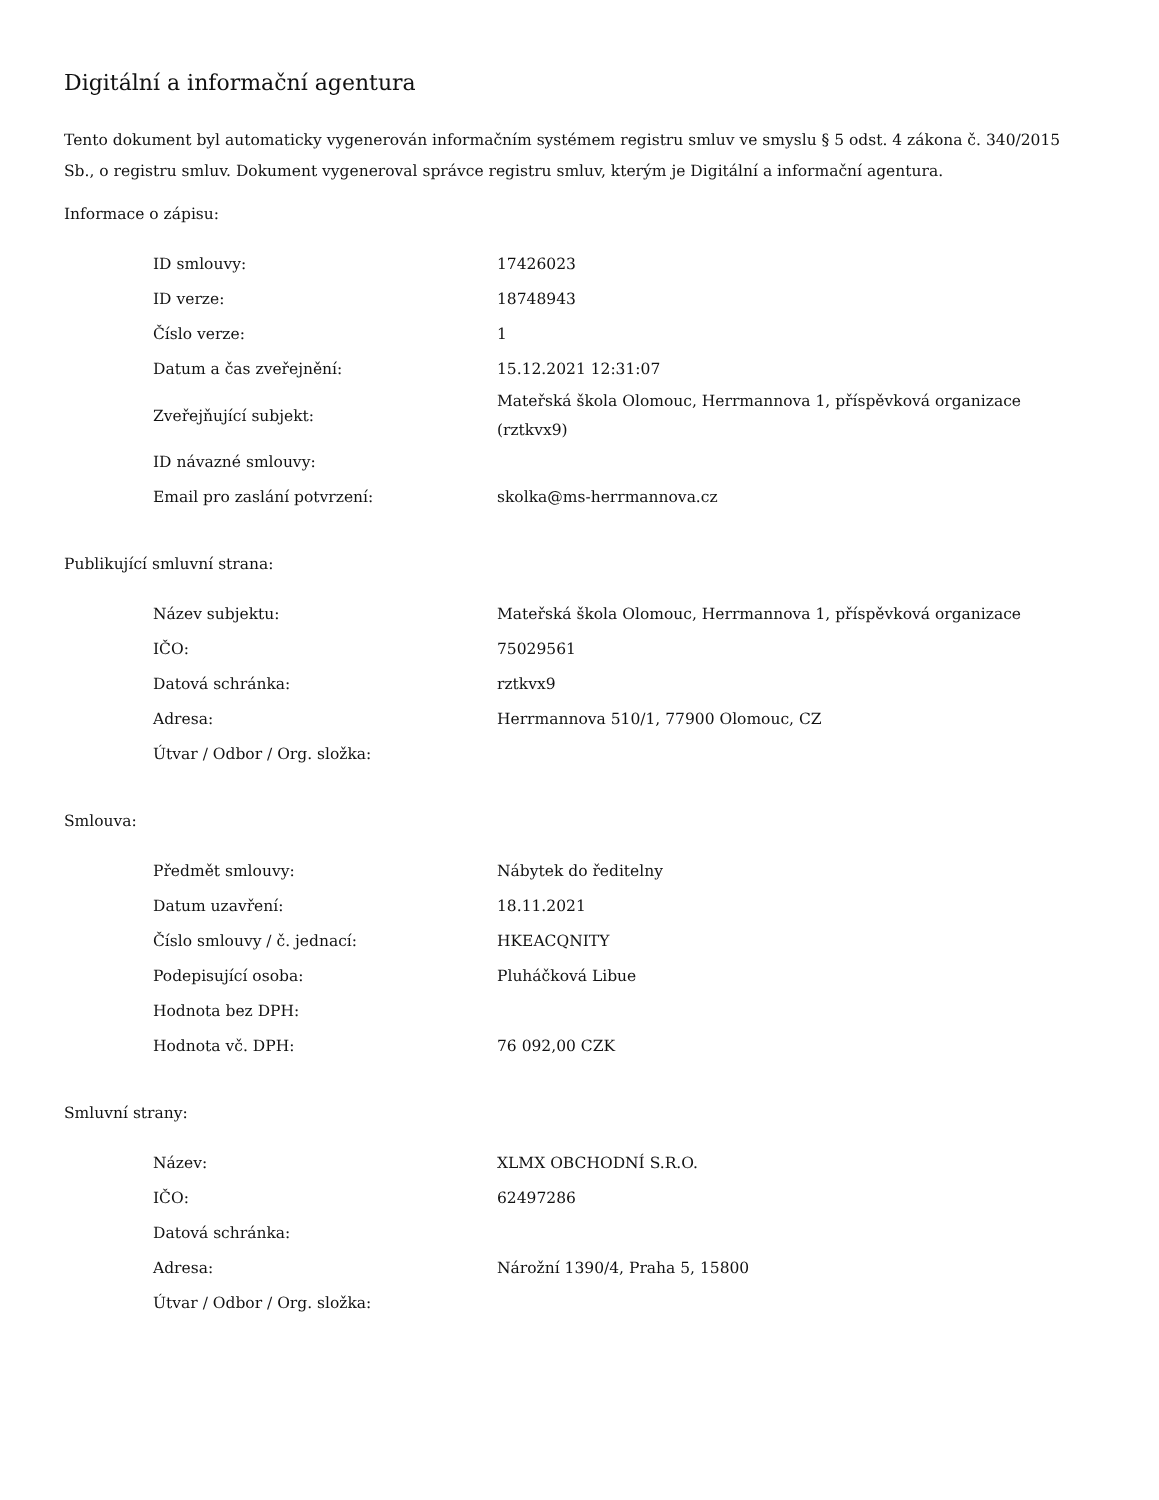Digitální a informační agentura
Tento dokument byl automaticky vygenerován informačním systémem registru smluv ve smyslu § 5 odst. 4 zákona č. 340/2015 Sb., o registru smluv. Dokument vygeneroval správce registru smluv, kterým je Digitální a informační agentura.
Informace o zápisu:
| ID smlouvy: | 17426023 |
| ID verze: | 18748943 |
| Číslo verze: | 1 |
| Datum a čas zveřejnění: | 15.12.2021 12:31:07 |
| Zveřejňující subjekt: | Mateřská škola Olomouc, Herrmannova 1, příspěvková organizace (rztkvx9) |
| ID návazné smlouvy: | |
| Email pro zaslání potvrzení: | skolka@ms-herrmannova.cz |
Publikující smluvní strana:
| Název subjektu: | Mateřská škola Olomouc, Herrmannova 1, příspěvková organizace |
| IČO: | 75029561 |
| Datová schránka: | rztkvx9 |
| Adresa: | Herrmannova 510/1, 77900 Olomouc, CZ |
| Útvar / Odbor / Org. složka: | |
Smlouva:
| Předmět smlouvy: | Nábytek do ředitelny |
| Datum uzavření: | 18.11.2021 |
| Číslo smlouvy / č. jednací: | HKEACQNITY |
| Podepisující osoba: | Pluháčková Libue |
| Hodnota bez DPH: | |
| Hodnota vč. DPH: | 76 092,00 CZK |
Smluvní strany:
| Název: | XLMX OBCHODNÍ S.R.O. |
| IČO: | 62497286 |
| Datová schránka: | |
| Adresa: | Nárožní 1390/4, Praha 5, 15800 |
| Útvar / Odbor / Org. složka: | |